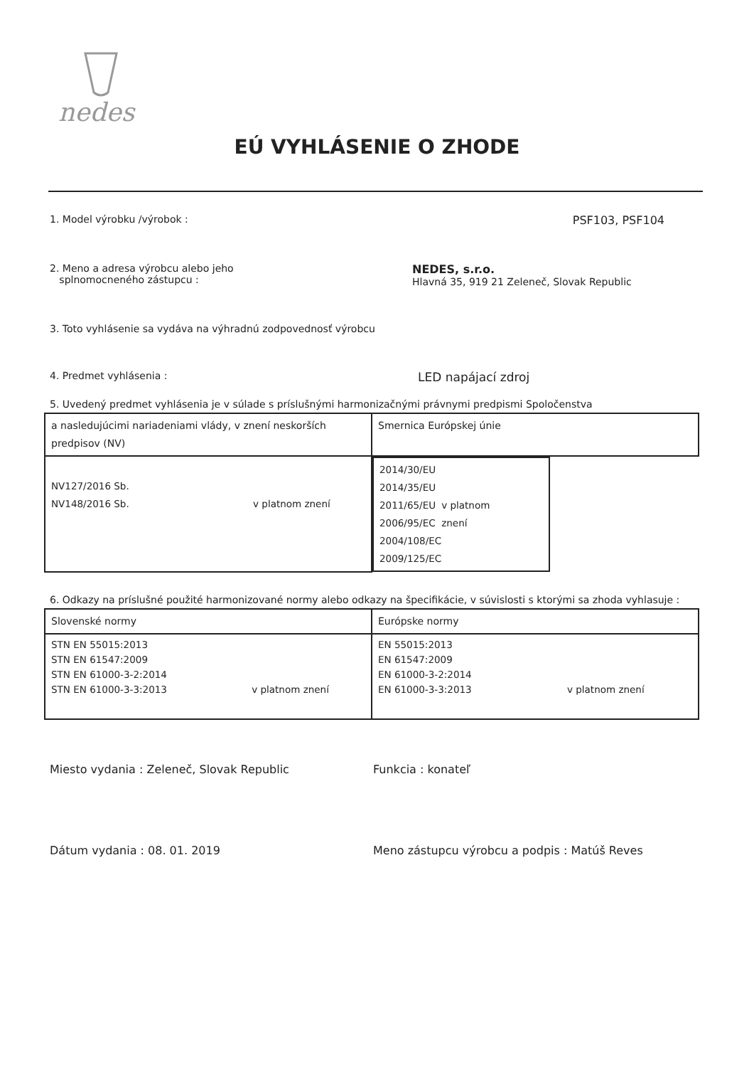nedes
EÚ VYHLÁSENIE O ZHODE
1. Model výrobku /výrobok : PSF103, PSF104
2. Meno a adresa výrobcu alebo jeho
splnomocneného zástupcu :
NEDES, s.r.o.
Hlavná 35, 919 21 Zeleneč, Slovak Republic
3. Toto vyhlásenie sa vydáva na výhradnú zodpovednosť výrobcu
4. Predmet vyhlásenia :
LED napájací zdroj
5. Uvedený predmet vyhlásenia je v súlade s príslušnými harmonizačnými právnymi predpismi Spoločenstva
| a nasledujúcimi nariadeniami vlády, v znení neskorších predpisov (NV) | Smernica Európskej únie |
| NV127/2016 Sb. NV148/2016 Sb. v platnom znení | 2014/30/EU 2014/35/EU 2011/65/EU 2006/95/EC 2004/108/EC 2009/125/EC v platnom znení |
6. Odkazy na príslušné použité harmonizované normy alebo odkazy na špecifikácie, v súvislosti s ktorými sa zhoda vyhlasuje :
| Slovenské normy | Európske normy |
| STN EN 55015:2013 STN EN 61547:2009 STN EN 61000-3-2:2014 STN EN 61000-3-3:2013 v platnom znení | EN 55015:2013 EN 61547:2009 EN 61000-3-2:2014 EN 61000-3-3:2013 v platnom znení |
Miesto vydania : Zeleneč, Slovak Republic Funkcia : konateľ
Dátum vydania : 08. 01. 2019 Meno zástupcu výrobcu a podpis : Matúš Reves